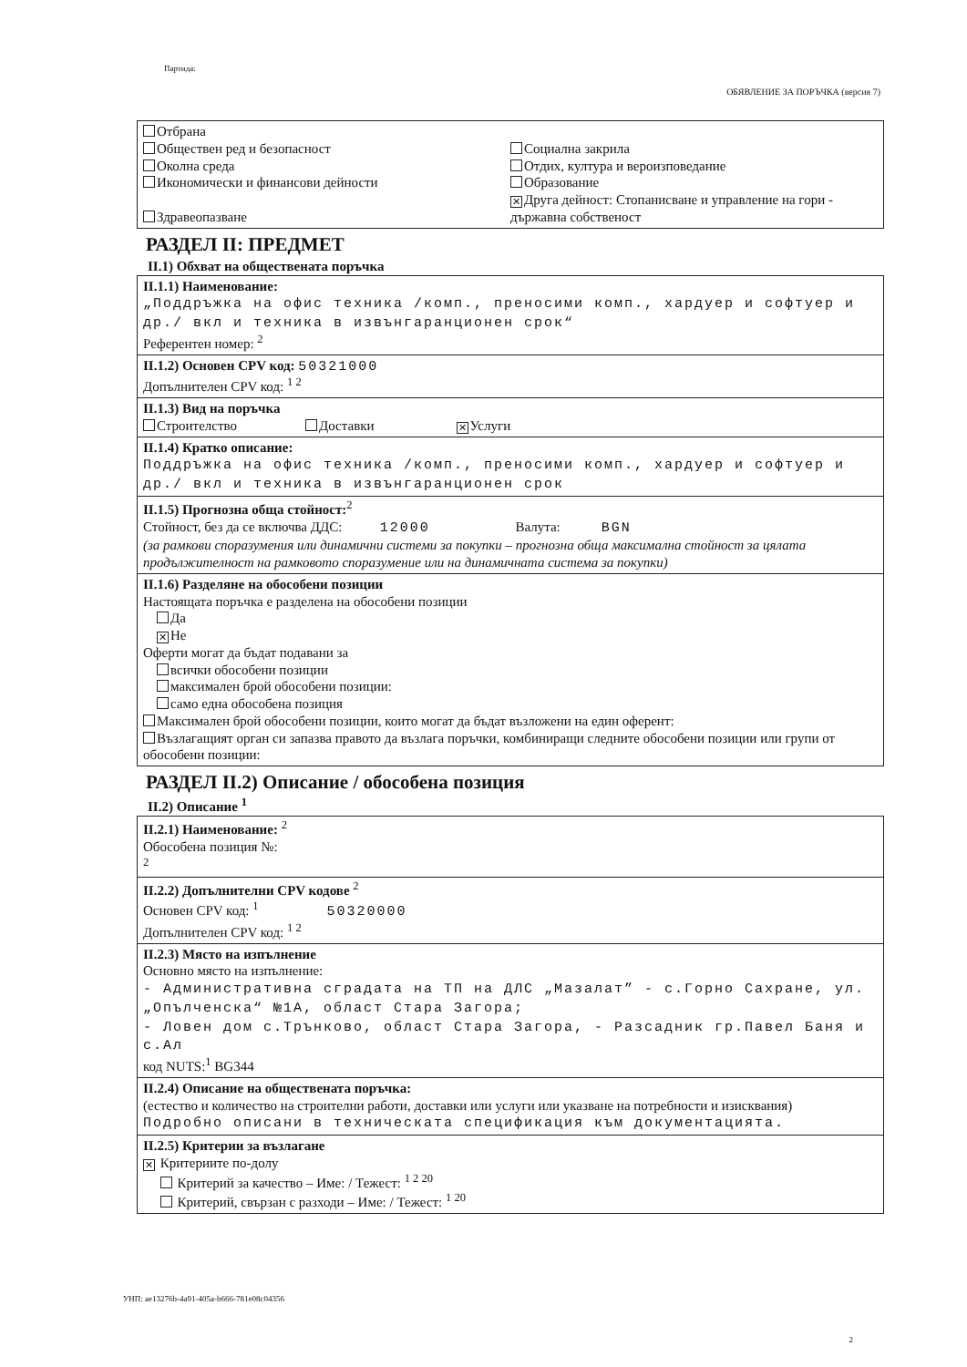Партида:
ОБЯВЛЕНИЕ ЗА ПОРЪЧКА (версия 7)
Отбрана
Обществен ред и безопасност
Околна среда
Икономически и финансови дейности
Здравеопазване
Социална закрила
Отдих, култура и вероизповедание
Образование
✕ Друга дейност: Стопанисване и управление на гори - държавна собственост
РАЗДЕЛ II: ПРЕДМЕТ
II.1) Обхват на обществената поръчка
II.1.1) Наименование:
„Поддръжка на офис техника /комп., преносими комп., хардуер и софтуер и др./ вкл и техника в извънгаранционен срок“
Референтен номер: <sup>2</sup>
II.1.2) Основен CPV код: 50321000
Допълнителен CPV код: <sup>1 2</sup>
II.1.3) Вид на поръчка
Строителство Доставки ✕ Услуги
II.1.4) Кратко описание:
Поддръжка на офис техника /комп., преносими комп., хардуер и софтуер и др./ вкл и техника в извънгаранционен срок
II.1.5) Прогнозна обща стойност:<sup>2</sup>
Стойност, без да се включва ДДС: 12000 Валута: BGN
(за рамкови споразумения или динамични системи за покупки – прогнозна обща максимална стойност за цялата продължителност на рамковото споразумение или на динамичната система за покупки)
II.1.6) Разделяне на обособени позиции
Настоящата поръчка е разделена на обособени позиции
Да
✕ Не
Оферти могат да бъдат подавани за
всички обособени позиции
максимален брой обособени позиции:
само една обособена позиция
Максимален брой обособени позиции, които могат да бъдат възложени на един оферент:
Възлагащият орган си запазва правото да възлага поръчки, комбиниращи следните обособени позиции или групи от обособени позиции:
РАЗДЕЛ II.2) Описание / обособена позиция
II.2) Описание <sup>1</sup>
II.2.1) Наименование: <sup>2</sup>
Обособена позиция №:
<sup>2</sup>
II.2.2) Допълнителни CPV кодове <sup>2</sup>
Основен CPV код: <sup>1</sup> 50320000
Допълнителен CPV код: <sup>1 2</sup>
II.2.3) Място на изпълнение
Основно място на изпълнение:
- Административна сградата на ТП на ДЛС „Мазалат” - с.Горно Сахране, ул. „Опълченска“ №1А, област Стара Загора;
- Ловен дом с.Трънково, област Стара Загора, - Разсадник гр.Павел Баня и с.Ал
код NUTS:<sup>1</sup> BG344
II.2.4) Описание на обществената поръчка:
(естество и количество на строителни работи, доставки или услуги или указване на потребности и изисквания)
Подробно описани в техническата спецификация към документацията.
II.2.5) Критерии за възлагане
✕ Критериите по-долу
Критерий за качество – Име: / Тежест: <sup>1 2 20</sup>
Критерий, свързан с разходи – Име: / Тежест: <sup>1 20</sup>
УНП: ae13276b-4a91-405a-b666-781e08c04356
2